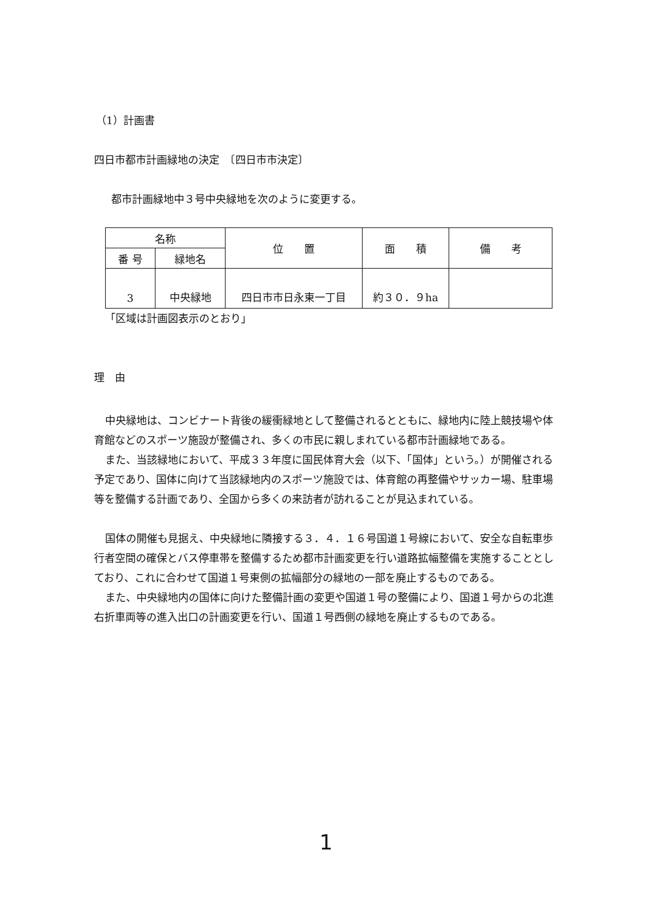（1）計画書
四日市都市計画緑地の決定　〔四日市市決定〕
都市計画緑地中３号中央緑地を次のように変更する。
| 名称 | | 位 置 | 面 積 | 備 考 |
| --- | --- | --- | --- | --- |
| 番 号 | 緑地名 | | | |
| 3 | 中央緑地 | 四日市市日永東一丁目 | 約３０．９ha | |
「区域は計画図表示のとおり」
理　由
中央緑地は、コンビナート背後の緩衝緑地として整備されるとともに、緑地内に陸上競技場や体育館などのスポーツ施設が整備され、多くの市民に親しまれている都市計画緑地である。
また、当該緑地において、平成３３年度に国民体育大会（以下、「国体」という。）が開催される予定であり、国体に向けて当該緑地内のスポーツ施設では、体育館の再整備やサッカー場、駐車場等を整備する計画であり、全国から多くの来訪者が訪れることが見込まれている。
国体の開催も見据え、中央緑地に隣接する３．４．１６号国道１号線において、安全な自転車歩行者空間の確保とバス停車帯を整備するため都市計画変更を行い道路拡幅整備を実施することとしており、これに合わせて国道１号東側の拡幅部分の緑地の一部を廃止するものである。
また、中央緑地内の国体に向けた整備計画の変更や国道１号の整備により、国道１号からの北進右折車両等の進入出口の計画変更を行い、国道１号西側の緑地を廃止するものである。
1